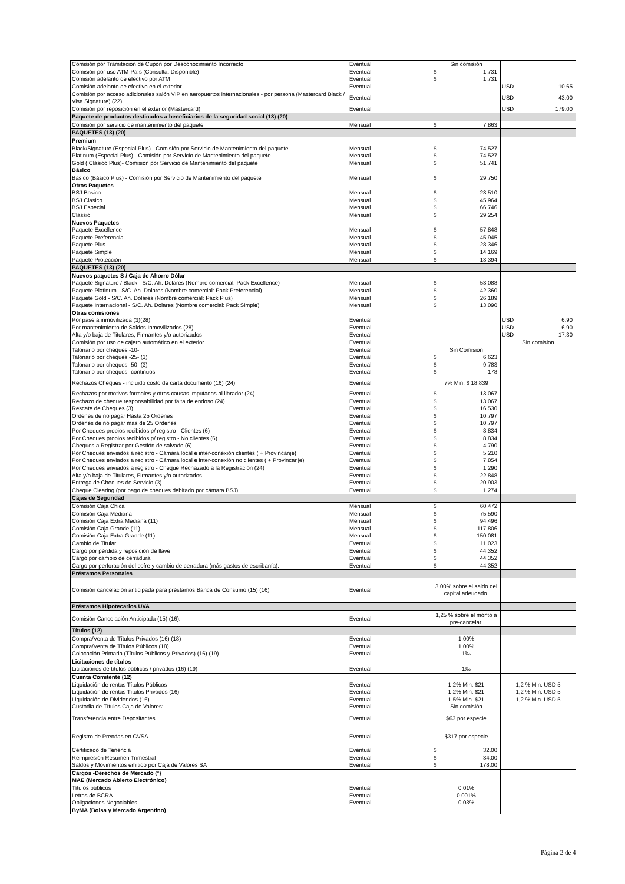| Comisión por Tramitación de Cupón por Desconocimiento Incorrecto | Eventual | Sin comisión | |
| Comisión por uso ATM-País (Consulta, Disponible) | Eventual | $ 1,731 | |
| Comisión adelanto de efectivo por ATM | Eventual | $ 1,731 | |
| Comisión adelanto de efectivo en el exterior | Eventual | | USD 10.65 |
| Comisión por acceso adicionales salón VIP en aeropuertos internacionales - por persona (Mastercard Black / Visa Signature) (22) | Eventual | | USD 43.00 |
| Comisión por reposición en el exterior (Mastercard) | Eventual | | USD 179.00 |
| Paquete de productos destinados a beneficiarios de la seguridad social (13) (20) | | | |
| Comisión por servicio de mantenimiento del paquete | Mensual | $ 7,863 | |
| PAQUETES (13) (20) | | | |
| Premium | | | |
| Black/Signature (Especial Plus) - Comisión por Servicio de Mantenimiento del paquete | Mensual | $ 74,527 | |
| Platinum (Especial Plus) - Comisión por Servicio de Mantenimiento del paquete | Mensual | $ 74,527 | |
| Gold ( Clásico Plus)- Comisión por Servicio de Mantenimiento del paquete | Mensual | $ 51,741 | |
| Básico | | | |
| Básico (Básico Plus) - Comisión por Servicio de Mantenimiento del paquete | Mensual | $ 29,750 | |
| Otros Paquetes | | | |
| BSJ Basico | Mensual | $ 23,510 | |
| BSJ Clasico | Mensual | $ 45,964 | |
| BSJ Especial | Mensual | $ 66,746 | |
| Classic | Mensual | $ 29,254 | |
| Nuevos Paquetes | | | |
| Paquete Excellence | Mensual | $ 57,848 | |
| Paquete Preferencial | Mensual | $ 45,945 | |
| Paquete Plus | Mensual | $ 28,346 | |
| Paquete Simple | Mensual | $ 14,169 | |
| Paquete Protección | Mensual | $ 13,394 | |
| PAQUETES (13) (20) | | | |
| Nuevos paquetes S / Caja de Ahorro Dólar | | | |
| Paquete Signature / Black - S/C. Ah. Dolares (Nombre comercial: Pack Excellence) | Mensual | $ 53,088 | |
| Paquete Platinum - S/C. Ah. Dolares (Nombre comercial: Pack Preferencial) | Mensual | $ 42,360 | |
| Paquete Gold - S/C. Ah. Dolares (Nombre comercial: Pack Plus) | Mensual | $ 26,189 | |
| Paquete Internacional - S/C. Ah. Dolares (Nombre comercial: Pack Simple) | Mensual | $ 13,090 | |
| Otras comisiones | | | |
| Por pase a inmovilizada (3)(28) | Eventual | | USD 6.90 |
| Por mantenimiento de Saldos Inmovilizados (28) | Eventual | | USD 6.90 |
| Alta y/o baja de Titulares, Firmantes y/o autorizados | Eventual | | USD 17.30 |
| Comisión por uso de cajero automático en el exterior | Eventual | | Sin comision |
| Talonario por cheques -10- | Eventual | Sin Comisión | |
| Talonario por cheques -25- (3) | Eventual | $ 6,623 | |
| Talonario por cheques -50- (3) | Eventual | $ 9,783 | |
| Talonario por cheques -continuos- | Eventual | $ 178 | |
| Rechazos Cheques - incluido costo de carta documento (16) (24) | Eventual | 7% Min. $ 18.839 | |
| Rechazos por motivos formales y otras causas imputadas al librador (24) | Eventual | $ 13,067 | |
| Rechazo de cheque responsabilidad por falta de endoso (24) | Eventual | $ 13,067 | |
| Rescate de Cheques (3) | Eventual | $ 16,530 | |
| Ordenes de no pagar Hasta 25 Ordenes | Eventual | $ 10,797 | |
| Ordenes de no pagar mas de 25 Ordenes | Eventual | $ 10,797 | |
| Por Cheques propios recibidos p/ registro - Clientes (6) | Eventual | $ 8,834 | |
| Por Cheques propios recibidos p/ registro - No clientes (6) | Eventual | $ 8,834 | |
| Cheques a Registrar por Gestión de salvado (6) | Eventual | $ 4,790 | |
| Por Cheques enviados a registro - Cámara local e inter-conexión clientes ( + Provincanje) | Eventual | $ 5,210 | |
| Por Cheques enviados a registro - Cámara local e inter-conexión no clientes ( + Provincanje) | Eventual | $ 7,854 | |
| Por Cheques enviados a registro - Cheque Rechazado a la Registración (24) | Eventual | $ 1,290 | |
| Alta y/o baja de Titulares, Firmantes y/o autorizados | Eventual | $ 22,848 | |
| Entrega de Cheques de Servicio (3) | Eventual | $ 20,903 | |
| Cheque Clearing (por pago de cheques debitado por cámara BSJ) | Eventual | $ 1,274 | |
| Cajas de Seguridad | | | |
| Comisión Caja Chica | Mensual | $ 60,472 | |
| Comisión Caja Mediana | Mensual | $ 75,590 | |
| Comisión Caja Extra Mediana (11) | Mensual | $ 94,496 | |
| Comisión Caja Grande (11) | Mensual | $ 117,806 | |
| Comisión Caja Extra Grande (11) | Mensual | $ 150,081 | |
| Cambio de Titular | Eventual | $ 11,023 | |
| Cargo por pérdida y reposición de llave | Eventual | $ 44,352 | |
| Cargo por cambio de cerradura | Eventual | $ 44,352 | |
| Cargo por perforación del cofre y cambio de cerradura (más gastos de escribanía). | Eventual | $ 44,352 | |
| Préstamos Personales | | | |
| Comisión cancelación anticipada para préstamos Banca de Consumo (15) (16) | Eventual | 3,00% sobre el saldo del capital adeudado. | |
| Préstamos Hipotecarios UVA | | | |
| Comisión Cancelación Anticipada (15) (16). | Eventual | 1,25 % sobre el monto a pre-cancelar. | |
| Títulos (12) | | | |
| Compra/Venta de Títulos Privados (16) (18) | Eventual | 1.00% | |
| Compra/Venta de Títulos Públicos (18) | Eventual | 1.00% | |
| Colocación Primaria (Títulos Públicos y Privados) (16) (19) | Eventual | 1‰ | |
| Licitaciones de títulos | | | |
| Licitaciones de títulos públicos / privados (16) (19) | Eventual | 1‰ | |
| Cuenta Comitente (12) | | | |
| Liquidación de rentas Títulos Públicos | Eventual | 1.2% Min. $21 | 1,2 % Min. USD 5 |
| Liquidación de rentas Títulos Privados (16) | Eventual | 1.2% Min. $21 | 1,2 % Min. USD 5 |
| Liquidación de Dividendos (16) | Eventual | 1.5% Min. $21 | 1,2 % Min. USD 5 |
| Custodia de Títulos Caja de Valores: | Eventual | Sin comisión | |
| Transferencia entre Depositantes | Eventual | $63 por especie | |
| Registro de Prendas en CVSA | Eventual | $317 por especie | |
| Certificado de Tenencia | Eventual | $ 32.00 | |
| Reimpresión Resumen Trimestral | Eventual | $ 34.00 | |
| Saldos y Movimientos emitido por Caja de Valores SA | Eventual | $ 178.00 | |
| Cargos -Derechos de Mercado (*) | | | |
| MAE (Mercado Abierto Electrónico) | | | |
| Títulos públicos | Eventual | 0.01% | |
| Letras de BCRA | Eventual | 0.001% | |
| Obligaciones Negociables | Eventual | 0.03% | |
| ByMA (Bolsa y Mercado Argentino) | | | |
Página 2 de 4